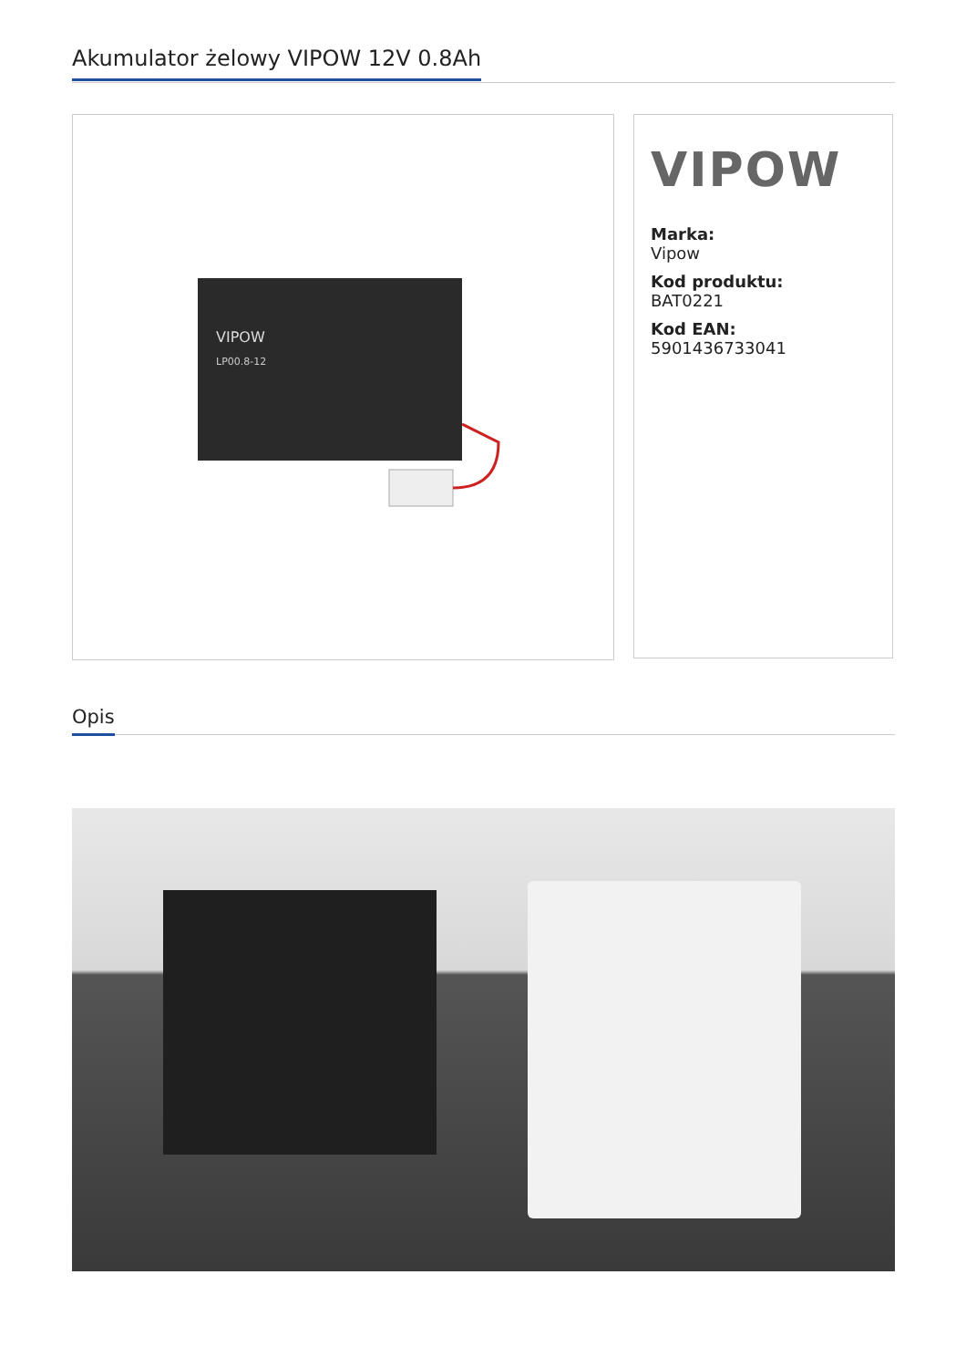Akumulator żelowy VIPOW 12V 0.8Ah
VIPOW
LP00.8-12
VIPOW
Marka:
Vipow
Kod produktu:
BAT0221
Kod EAN:
5901436733041
Opis